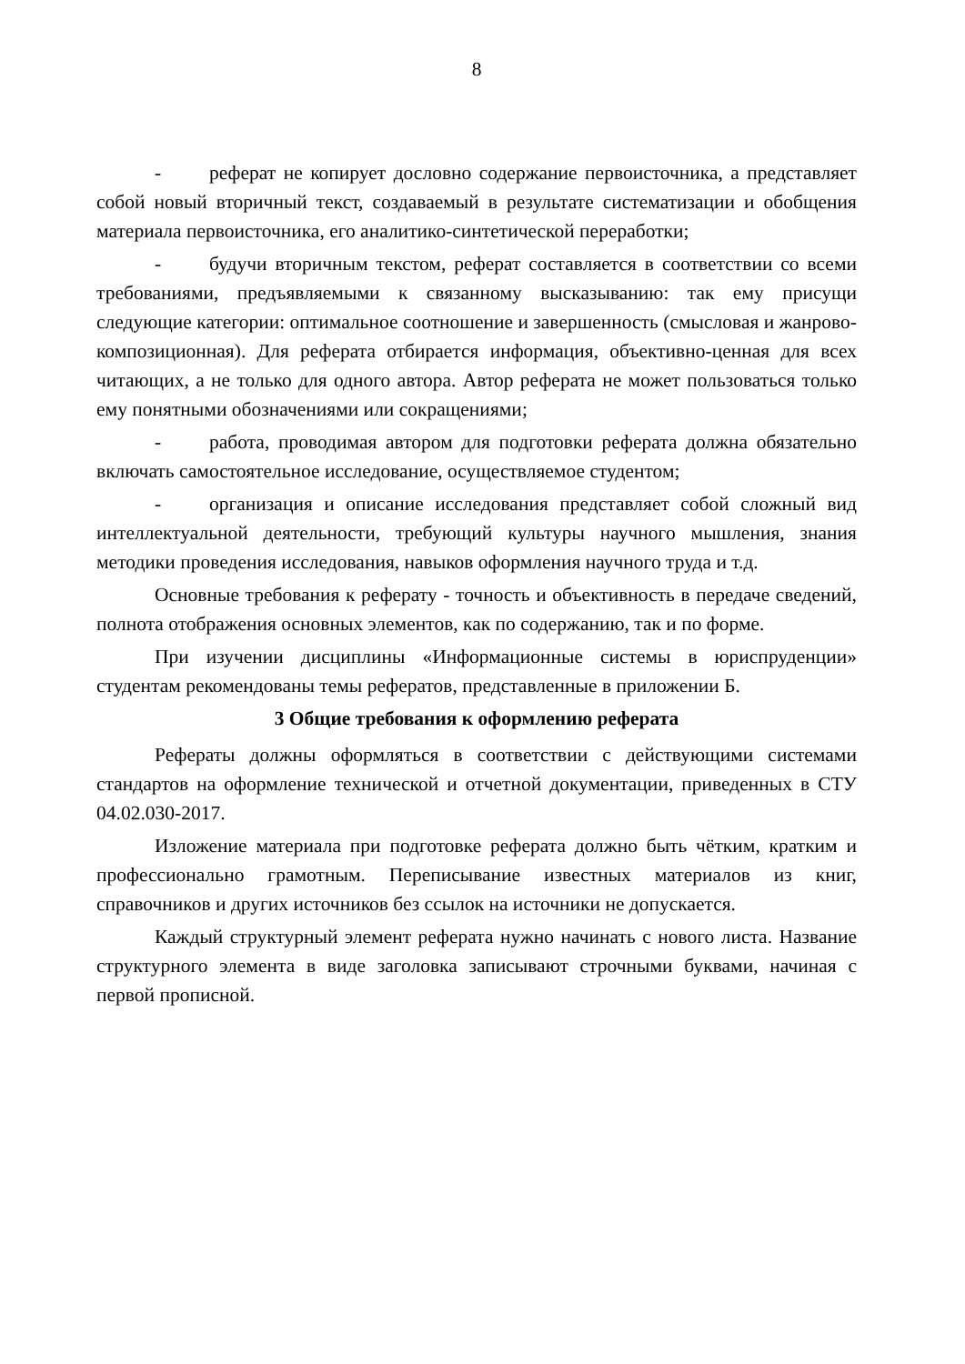8
- реферат не копирует дословно содержание первоисточника, а представляет собой новый вторичный текст, создаваемый в результате систематизации и обобщения материала первоисточника, его аналитико-синтетической переработки;
- будучи вторичным текстом, реферат составляется в соответствии со всеми требованиями, предъявляемыми к связанному высказыванию: так ему присущи следующие категории: оптимальное соотношение и завершенность (смысловая и жанрово-композиционная). Для реферата отбирается информация, объективно-ценная для всех читающих, а не только для одного автора. Автор реферата не может пользоваться только ему понятными обозначениями или сокращениями;
- работа, проводимая автором для подготовки реферата должна обязательно включать самостоятельное исследование, осуществляемое студентом;
- организация и описание исследования представляет собой сложный вид интеллектуальной деятельности, требующий культуры научного мышления, знания методики проведения исследования, навыков оформления научного труда и т.д.
Основные требования к реферату - точность и объективность в передаче сведений, полнота отображения основных элементов, как по содержанию, так и по форме.
При изучении дисциплины «Информационные системы в юриспруденции» студентам рекомендованы темы рефератов, представленные в приложении Б.
3 Общие требования к оформлению реферата
Рефераты должны оформляться в соответствии с действующими системами стандартов на оформление технической и отчетной документации, приведенных в СТУ 04.02.030-2017.
Изложение материала при подготовке реферата должно быть чётким, кратким и профессионально грамотным. Переписывание известных материалов из книг, справочников и других источников без ссылок на источники не допускается.
Каждый структурный элемент реферата нужно начинать с нового листа. Название структурного элемента в виде заголовка записывают строчными буквами, начиная с первой прописной.